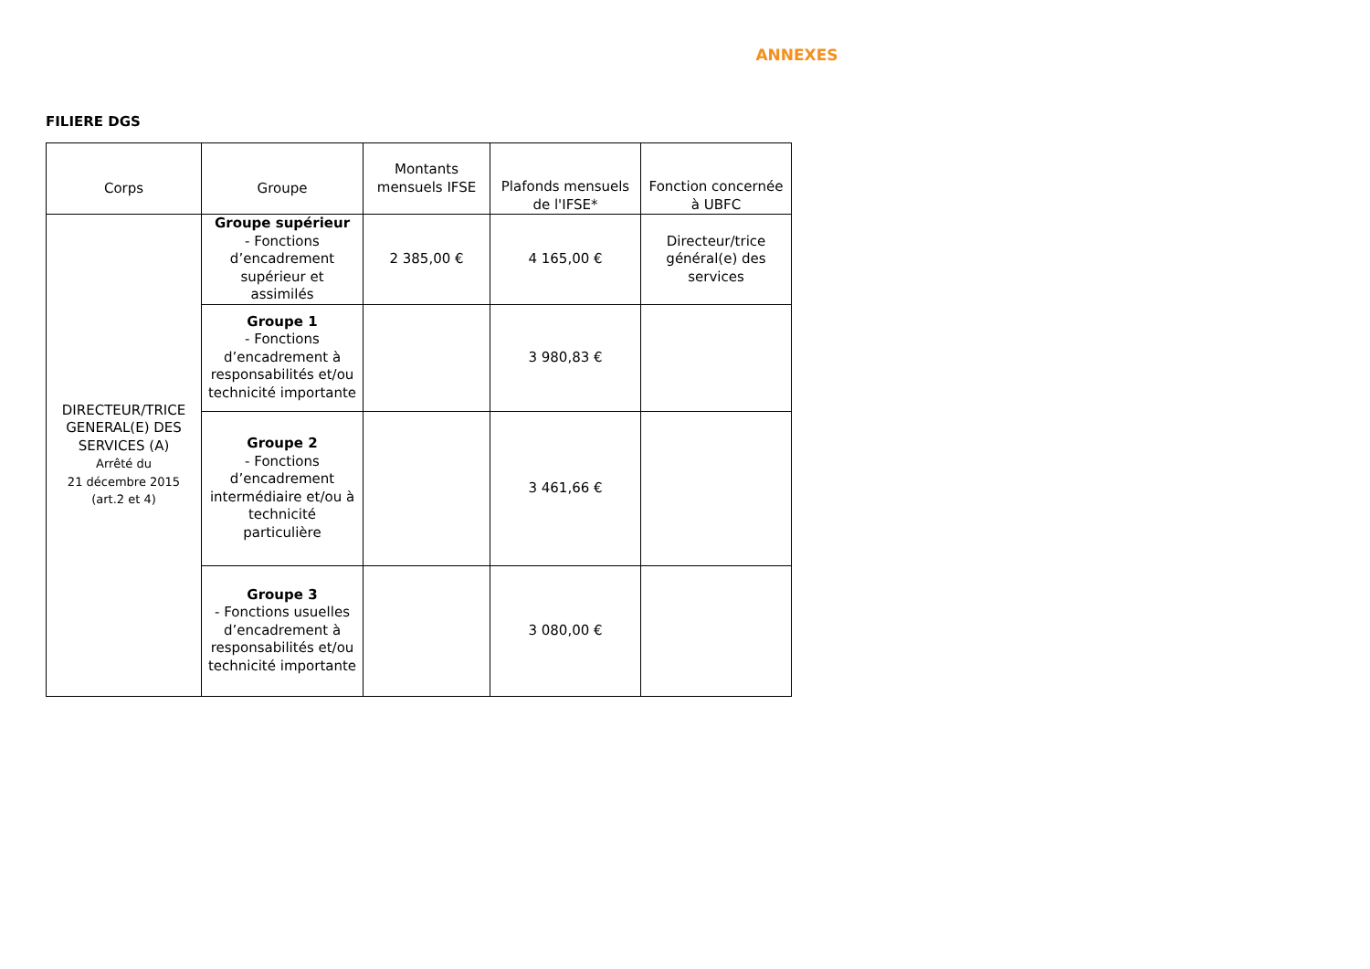ANNEXES
FILIERE DGS
| Corps | Groupe | Montants mensuels IFSE | Plafonds mensuels de l'IFSE* | Fonction concernée à UBFC |
| --- | --- | --- | --- | --- |
| DIRECTEUR/TRICE GENERAL(E) DES SERVICES (A) Arrêté du 21 décembre 2015 (art.2 et 4) | Groupe supérieur - Fonctions d’encadrement supérieur et assimilés | 2 385,00 € | 4 165,00 € | Directeur/trice général(e) des services |
| | Groupe 1 - Fonctions d’encadrement à responsabilités et/ou technicité importante | | 3 980,83 € | |
| | Groupe 2 - Fonctions d’encadrement intermédiaire et/ou à technicité particulière | | 3 461,66 € | |
| | Groupe 3 - Fonctions usuelles d’encadrement à responsabilités et/ou technicité importante | | 3 080,00 € | |